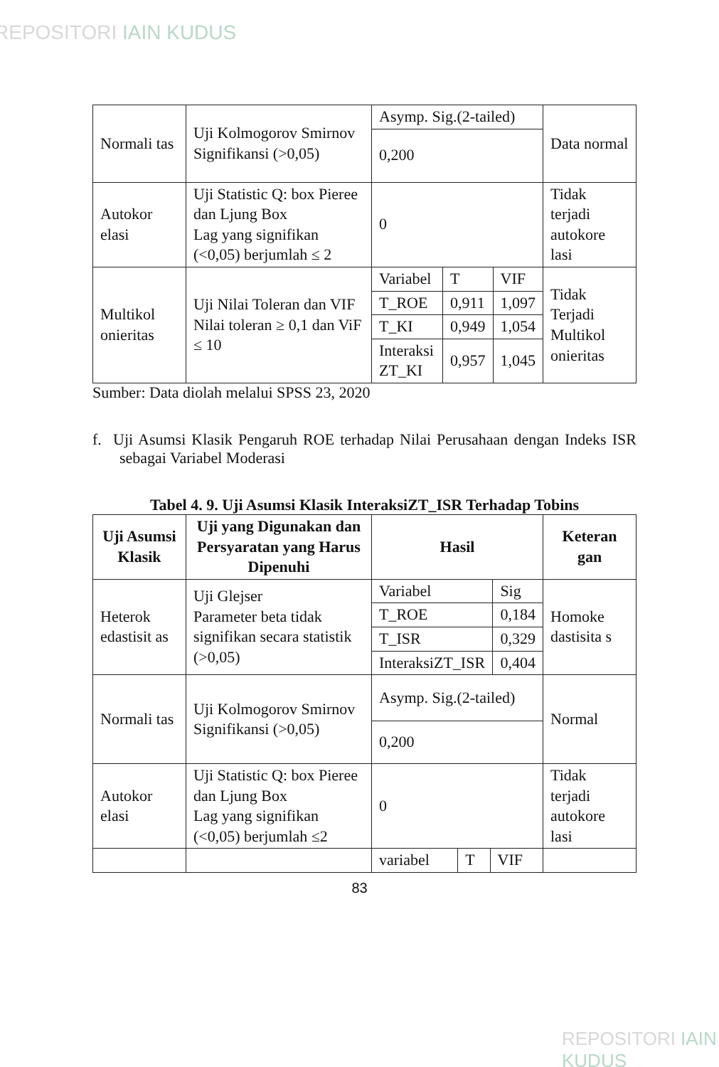REPOSITORI IAIN KUDUS
| Normali tas | Uji Kolmogorov Smirnov Signifikansi (>0,05) | Asymp. Sig.(2-tailed) | Data normal |
| | | 0,200 | |
| Autokor elasi | Uji Statistic Q: box Pieree dan Ljung Box Lag yang signifikan (<0,05) berjumlah ≤ 2 | 0 | Tidak terjadi autokore lasi |
| Multikol onieritas | Uji Nilai Toleran dan VIF Nilai toleran ≥ 0,1 dan ViF ≤ 10 | / Variabel / T / VIF / / T_ROE / 0,911 / 1,097 / / T_KI / 0,949 / 1,054 / / Interaksi ZT_KI / 0,957 / 1,045 / | Tidak Terjadi Multikol onieritas |
Sumber: Data diolah melalui SPSS 23, 2020
f. Uji Asumsi Klasik Pengaruh ROE terhadap Nilai Perusahaan dengan Indeks ISR sebagai Variabel Moderasi
Tabel 4. 9. Uji Asumsi Klasik InteraksiZT_ISR Terhadap Tobins
| Uji Asumsi Klasik | Uji yang Digunakan dan Persyaratan yang Harus Dipenuhi | Hasil | Keteran gan |
| --- | --- | --- | --- |
| Heterok edastisit as | Uji Glejser Parameter beta tidak signifikan secara statistik (>0,05) | / Variabel / Sig / / T_ROE / 0,184 / / T_ISR / 0,329 / / InteraksiZT_ISR / 0,404 / | Homoke dastisita s |
| Normali tas | Uji Kolmogorov Smirnov Signifikansi (>0,05) | Asymp. Sig.(2-tailed) | Normal |
| | | 0,200 | |
| Autokor elasi | Uji Statistic Q: box Pieree dan Ljung Box Lag yang signifikan (<0,05) berjumlah ≤2 | 0 | Tidak terjadi autokore lasi |
| | | / variabel / T / VIF / | |
83
REPOSITORI IAIN KUDUS